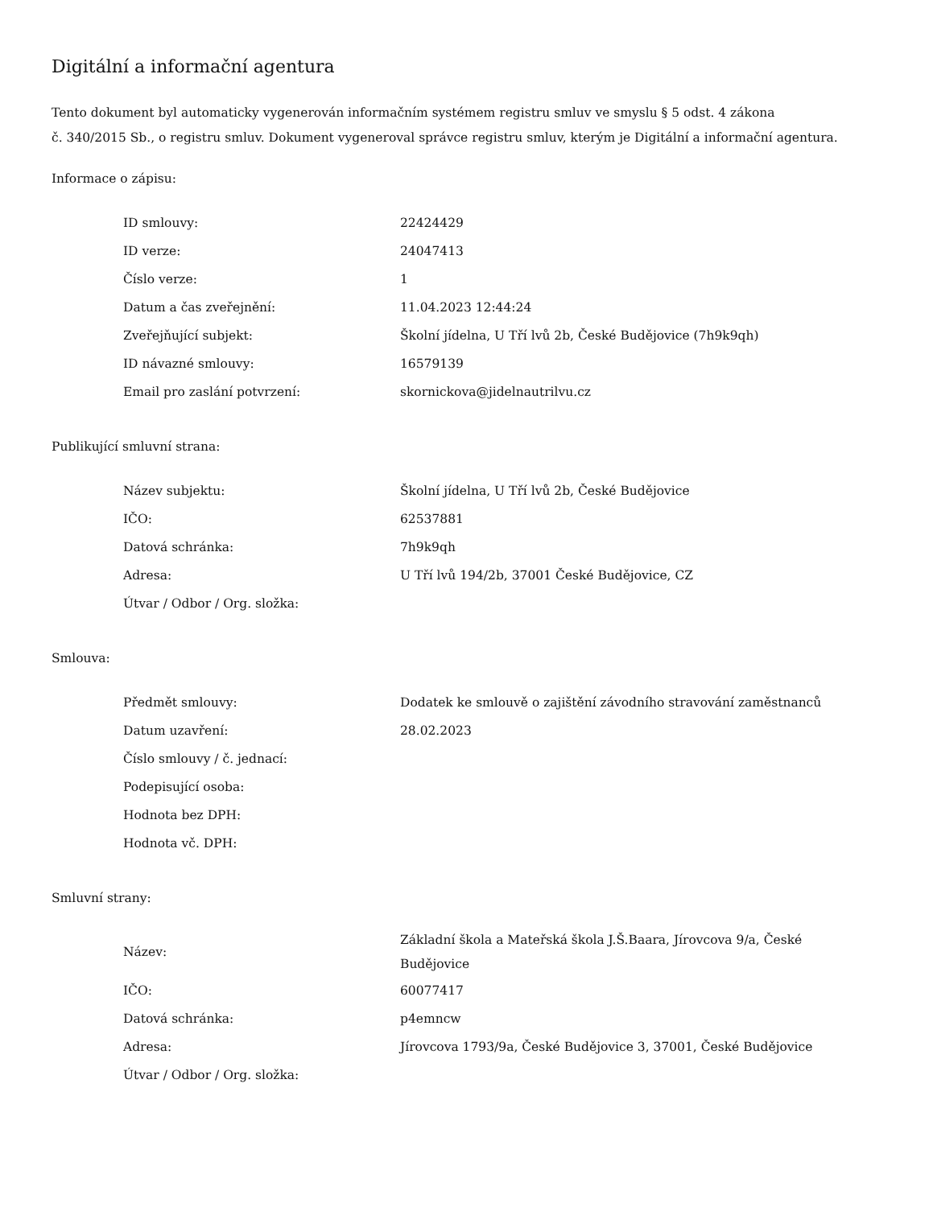Digitální a informační agentura
Tento dokument byl automaticky vygenerován informačním systémem registru smluv ve smyslu § 5 odst. 4 zákona
č. 340/2015 Sb., o registru smluv. Dokument vygeneroval správce registru smluv, kterým je Digitální a informační agentura.
Informace o zápisu:
| ID smlouvy: | 22424429 |
| ID verze: | 24047413 |
| Číslo verze: | 1 |
| Datum a čas zveřejnění: | 11.04.2023 12:44:24 |
| Zveřejňující subjekt: | Školní jídelna, U Tří lvů 2b, České Budějovice (7h9k9qh) |
| ID návazné smlouvy: | 16579139 |
| Email pro zaslání potvrzení: | skornickova@jidelnautrilvu.cz |
Publikující smluvní strana:
| Název subjektu: | Školní jídelna, U Tří lvů 2b, České Budějovice |
| IČO: | 62537881 |
| Datová schránka: | 7h9k9qh |
| Adresa: | U Tří lvů 194/2b, 37001 České Budějovice, CZ |
| Útvar / Odbor / Org. složka: | |
Smlouva:
| Předmět smlouvy: | Dodatek ke smlouvě o zajištění závodního stravování zaměstnanců |
| Datum uzavření: | 28.02.2023 |
| Číslo smlouvy / č. jednací: | |
| Podepisující osoba: | |
| Hodnota bez DPH: | |
| Hodnota vč. DPH: | |
Smluvní strany:
| Název: | Základní škola a Mateřská škola J.Š.Baara, Jírovcova 9/a, České Budějovice |
| IČO: | 60077417 |
| Datová schránka: | p4emncw |
| Adresa: | Jírovcova 1793/9a, České Budějovice 3, 37001, České Budějovice |
| Útvar / Odbor / Org. složka: | |